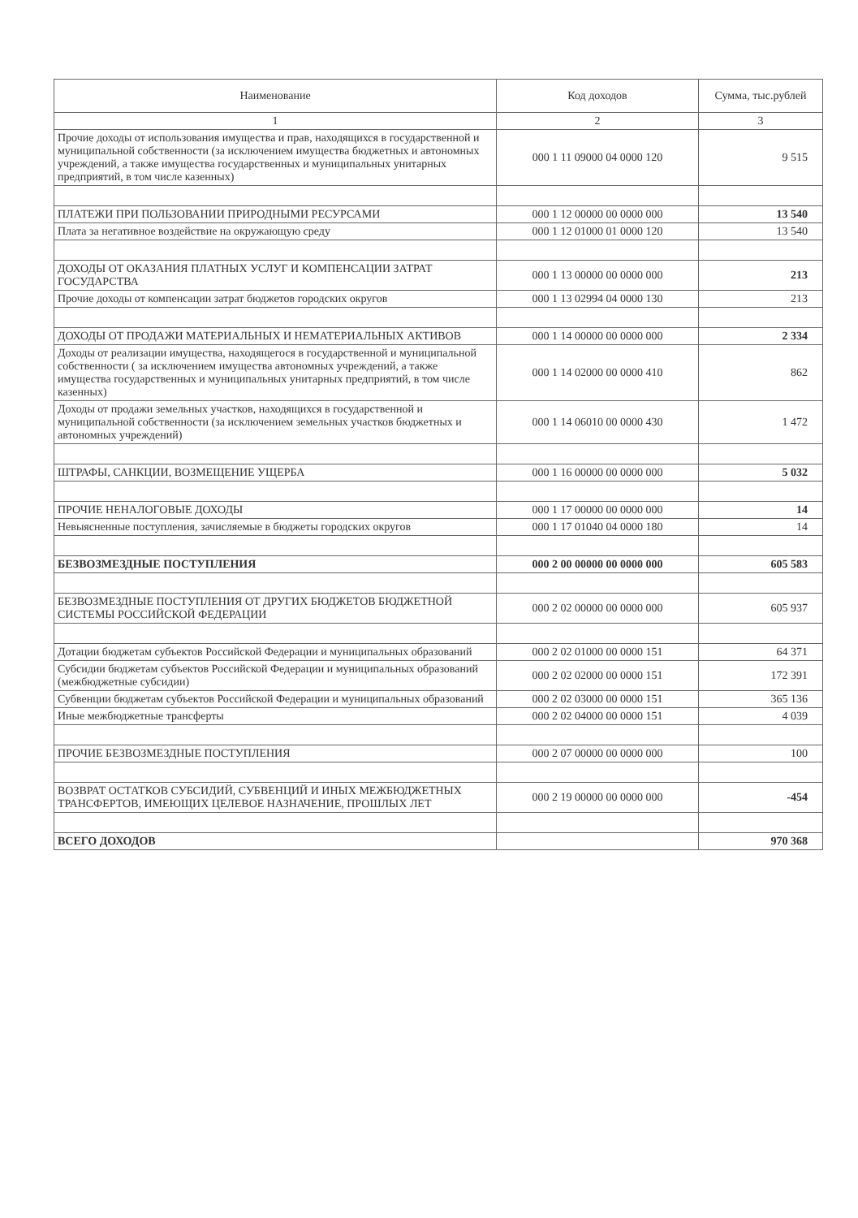| Наименование | Код доходов | Сумма, тыс.рублей |
| --- | --- | --- |
| 1 | 2 | 3 |
| Прочие доходы от использования имущества и прав, находящихся в государственной и муниципальной собственности (за исключением имущества бюджетных и автономных учреждений, а также имущества государственных и муниципальных унитарных предприятий, в том числе казенных) | 000 1 11 09000 04 0000 120 | 9 515 |
| ПЛАТЕЖИ ПРИ ПОЛЬЗОВАНИИ ПРИРОДНЫМИ РЕСУРСАМИ | 000 1 12 00000 00 0000 000 | 13 540 |
| Плата за негативное воздействие на окружающую среду | 000 1 12 01000 01 0000 120 | 13 540 |
| ДОХОДЫ ОТ ОКАЗАНИЯ ПЛАТНЫХ УСЛУГ И КОМПЕНСАЦИИ ЗАТРАТ ГОСУДАРСТВА | 000 1 13 00000 00 0000 000 | 213 |
| Прочие доходы от компенсации затрат бюджетов городских округов | 000 1 13 02994 04 0000 130 | 213 |
| ДОХОДЫ ОТ ПРОДАЖИ МАТЕРИАЛЬНЫХ И НЕМАТЕРИАЛЬНЫХ АКТИВОВ | 000 1 14 00000 00 0000 000 | 2 334 |
| Доходы от реализации имущества, находящегося в государственной и муниципальной собственности ( за исключением имущества автономных учреждений, а также имущества государственных и муниципальных унитарных предприятий, в том числе казенных) | 000 1 14 02000 00 0000 410 | 862 |
| Доходы от продажи земельных участков, находящихся в государственной и муниципальной собственности (за исключением земельных участков бюджетных и автономных учреждений) | 000 1 14 06010 00 0000 430 | 1 472 |
| ШТРАФЫ, САНКЦИИ, ВОЗМЕЩЕНИЕ УЩЕРБА | 000 1 16 00000 00 0000 000 | 5 032 |
| ПРОЧИЕ НЕНАЛОГОВЫЕ ДОХОДЫ | 000 1 17 00000 00 0000 000 | 14 |
| Невыясненные поступления, зачисляемые в бюджеты городских округов | 000 1 17 01040 04 0000 180 | 14 |
| БЕЗВОЗМЕЗДНЫЕ ПОСТУПЛЕНИЯ | 000 2 00 00000 00 0000 000 | 605 583 |
| БЕЗВОЗМЕЗДНЫЕ ПОСТУПЛЕНИЯ ОТ ДРУГИХ БЮДЖЕТОВ БЮДЖЕТНОЙ СИСТЕМЫ РОССИЙСКОЙ ФЕДЕРАЦИИ | 000 2 02 00000 00 0000 000 | 605 937 |
| Дотации бюджетам субъектов Российской Федерации и муниципальных образований | 000 2 02 01000 00 0000 151 | 64 371 |
| Субсидии бюджетам субъектов Российской Федерации и муниципальных образований (межбюджетные субсидии) | 000 2 02 02000 00 0000 151 | 172 391 |
| Субвенции бюджетам субъектов Российской Федерации и муниципальных образований | 000 2 02 03000 00 0000 151 | 365 136 |
| Иные межбюджетные трансферты | 000 2 02 04000 00 0000 151 | 4 039 |
| ПРОЧИЕ БЕЗВОЗМЕЗДНЫЕ ПОСТУПЛЕНИЯ | 000 2 07 00000 00 0000 000 | 100 |
| ВОЗВРАТ ОСТАТКОВ СУБСИДИЙ, СУБВЕНЦИЙ И ИНЫХ МЕЖБЮДЖЕТНЫХ ТРАНСФЕРТОВ, ИМЕЮЩИХ ЦЕЛЕВОЕ НАЗНАЧЕНИЕ, ПРОШЛЫХ ЛЕТ | 000 2 19 00000 00 0000 000 | -454 |
| ВСЕГО ДОХОДОВ | | 970 368 |